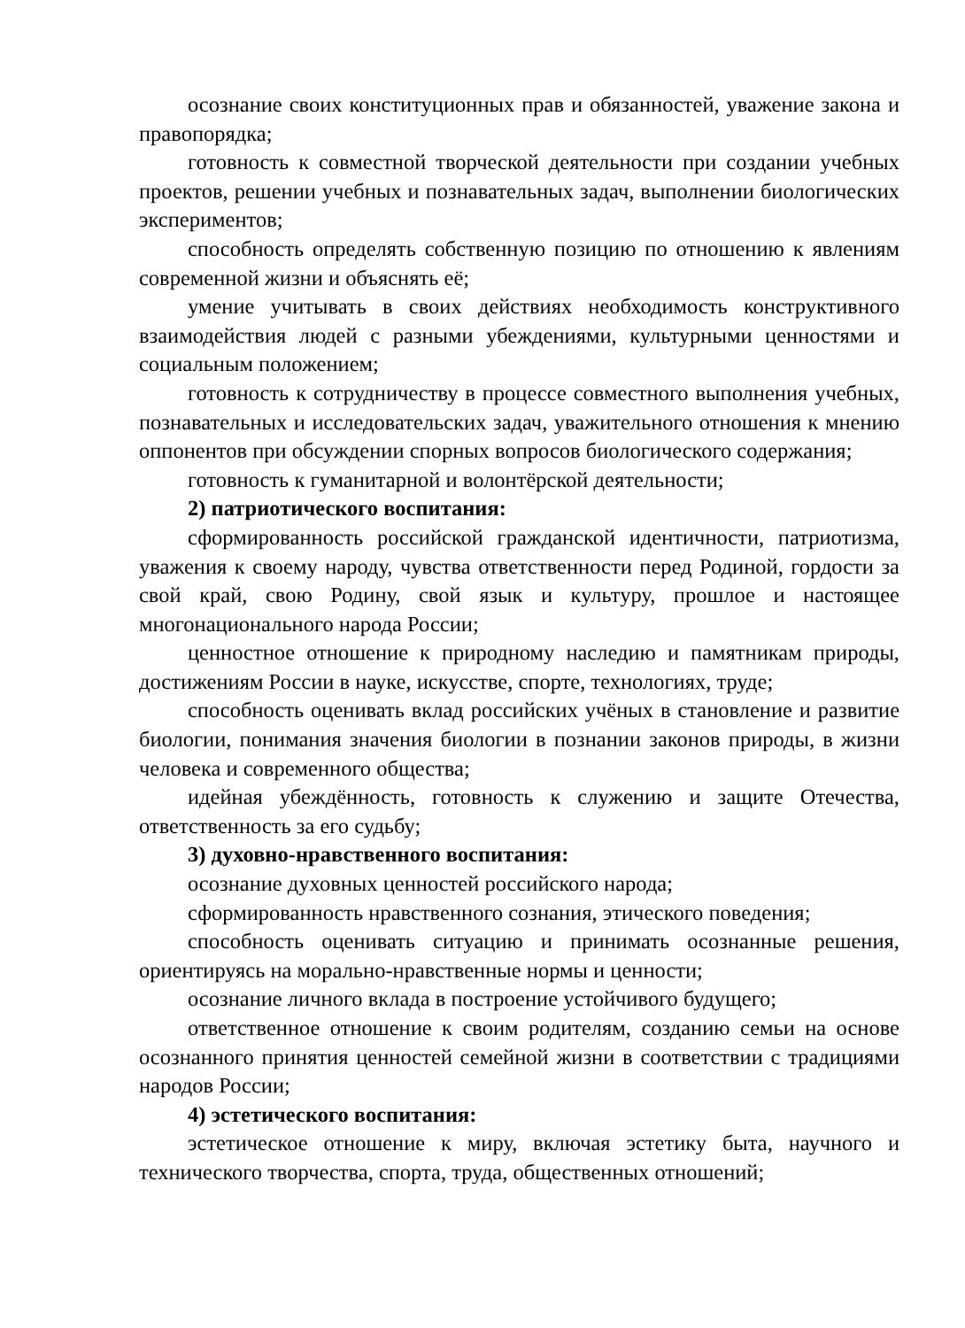осознание своих конституционных прав и обязанностей, уважение закона и правопорядка;
готовность к совместной творческой деятельности при создании учебных проектов, решении учебных и познавательных задач, выполнении биологических экспериментов;
способность определять собственную позицию по отношению к явлениям современной жизни и объяснять её;
умение учитывать в своих действиях необходимость конструктивного взаимодействия людей с разными убеждениями, культурными ценностями и социальным положением;
готовность к сотрудничеству в процессе совместного выполнения учебных, познавательных и исследовательских задач, уважительного отношения к мнению оппонентов при обсуждении спорных вопросов биологического содержания;
готовность к гуманитарной и волонтёрской деятельности;
2) патриотического воспитания:
сформированность российской гражданской идентичности, патриотизма, уважения к своему народу, чувства ответственности перед Родиной, гордости за свой край, свою Родину, свой язык и культуру, прошлое и настоящее многонационального народа России;
ценностное отношение к природному наследию и памятникам природы, достижениям России в науке, искусстве, спорте, технологиях, труде;
способность оценивать вклад российских учёных в становление и развитие биологии, понимания значения биологии в познании законов природы, в жизни человека и современного общества;
идейная убеждённость, готовность к служению и защите Отечества, ответственность за его судьбу;
3) духовно-нравственного воспитания:
осознание духовных ценностей российского народа;
сформированность нравственного сознания, этического поведения;
способность оценивать ситуацию и принимать осознанные решения, ориентируясь на морально-нравственные нормы и ценности;
осознание личного вклада в построение устойчивого будущего;
ответственное отношение к своим родителям, созданию семьи на основе осознанного принятия ценностей семейной жизни в соответствии с традициями народов России;
4) эстетического воспитания:
эстетическое отношение к миру, включая эстетику быта, научного и технического творчества, спорта, труда, общественных отношений;